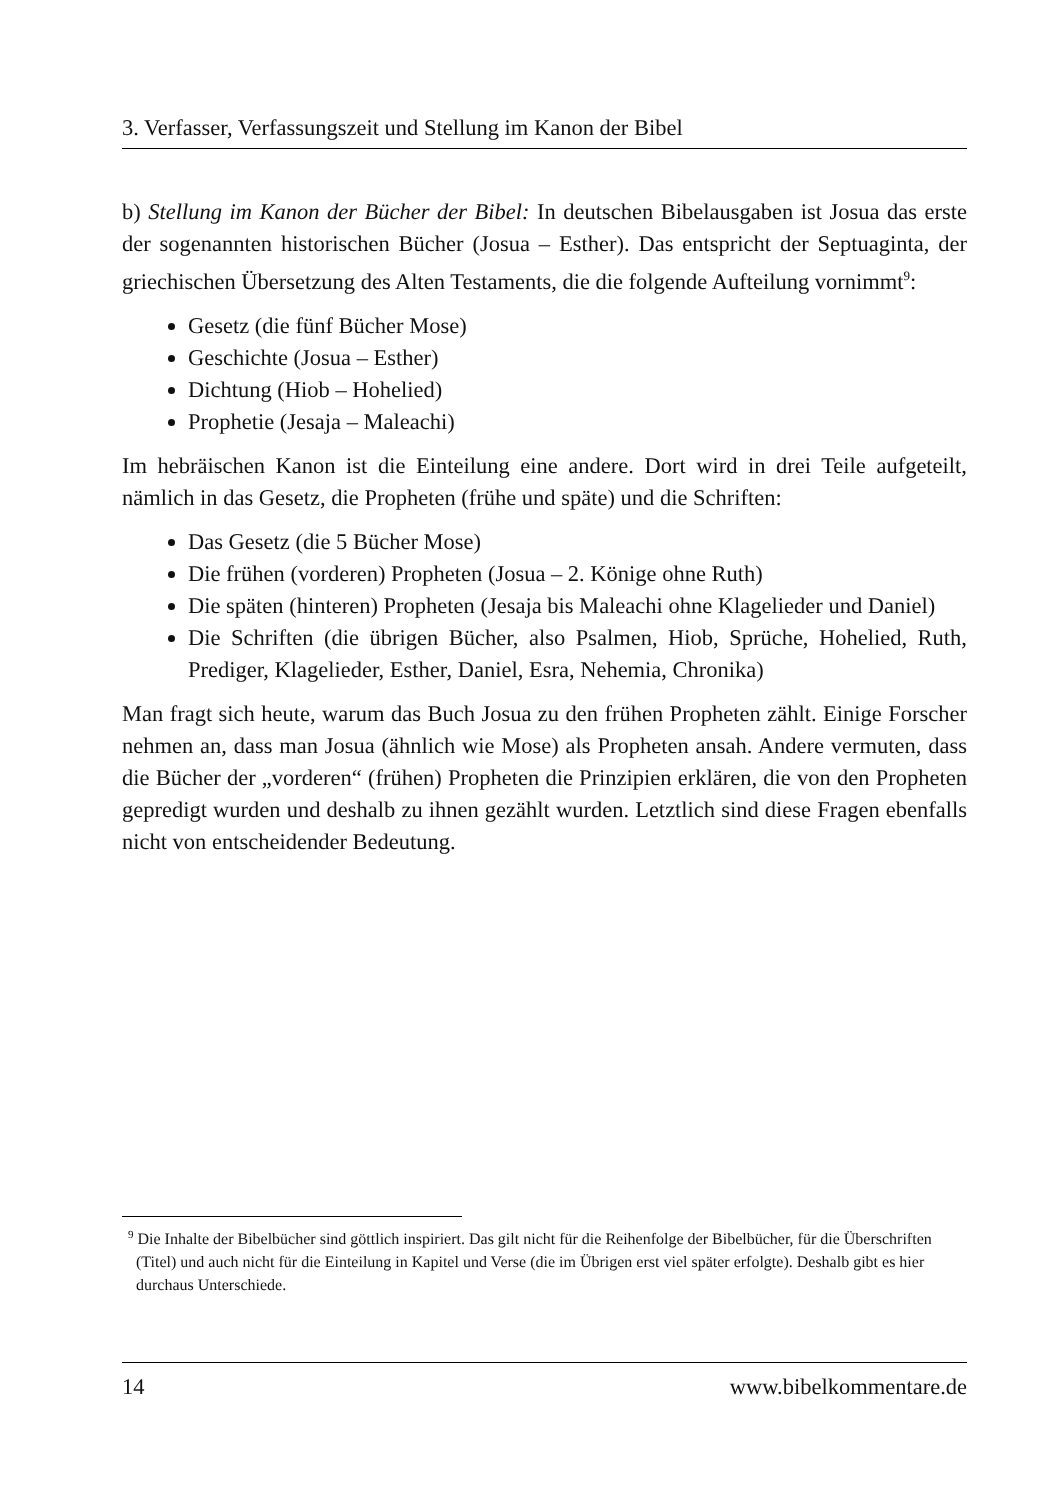3. Verfasser, Verfassungszeit und Stellung im Kanon der Bibel
b) Stellung im Kanon der Bücher der Bibel: In deutschen Bibelausgaben ist Josua das erste der sogenannten historischen Bücher (Josua – Esther). Das entspricht der Septuaginta, der griechischen Übersetzung des Alten Testaments, die die folgende Aufteilung vornimmt<sup>9</sup>:
Gesetz (die fünf Bücher Mose)
Geschichte (Josua – Esther)
Dichtung (Hiob – Hohelied)
Prophetie (Jesaja – Maleachi)
Im hebräischen Kanon ist die Einteilung eine andere. Dort wird in drei Teile aufgeteilt, nämlich in das Gesetz, die Propheten (frühe und späte) und die Schriften:
Das Gesetz (die 5 Bücher Mose)
Die frühen (vorderen) Propheten (Josua – 2. Könige ohne Ruth)
Die späten (hinteren) Propheten (Jesaja bis Maleachi ohne Klagelieder und Daniel)
Die Schriften (die übrigen Bücher, also Psalmen, Hiob, Sprüche, Hohelied, Ruth, Prediger, Klagelieder, Esther, Daniel, Esra, Nehemia, Chronika)
Man fragt sich heute, warum das Buch Josua zu den frühen Propheten zählt. Einige Forscher nehmen an, dass man Josua (ähnlich wie Mose) als Propheten ansah. Andere vermuten, dass die Bücher der „vorderen“ (frühen) Propheten die Prinzipien erklären, die von den Propheten gepredigt wurden und deshalb zu ihnen gezählt wurden. Letztlich sind diese Fragen ebenfalls nicht von entscheidender Bedeutung.
<sup>9</sup> Die Inhalte der Bibelbücher sind göttlich inspiriert. Das gilt nicht für die Reihenfolge der Bibelbücher, für die Überschriften (Titel) und auch nicht für die Einteilung in Kapitel und Verse (die im Übrigen erst viel später erfolgte). Deshalb gibt es hier durchaus Unterschiede.
14 www.bibelkommentare.de